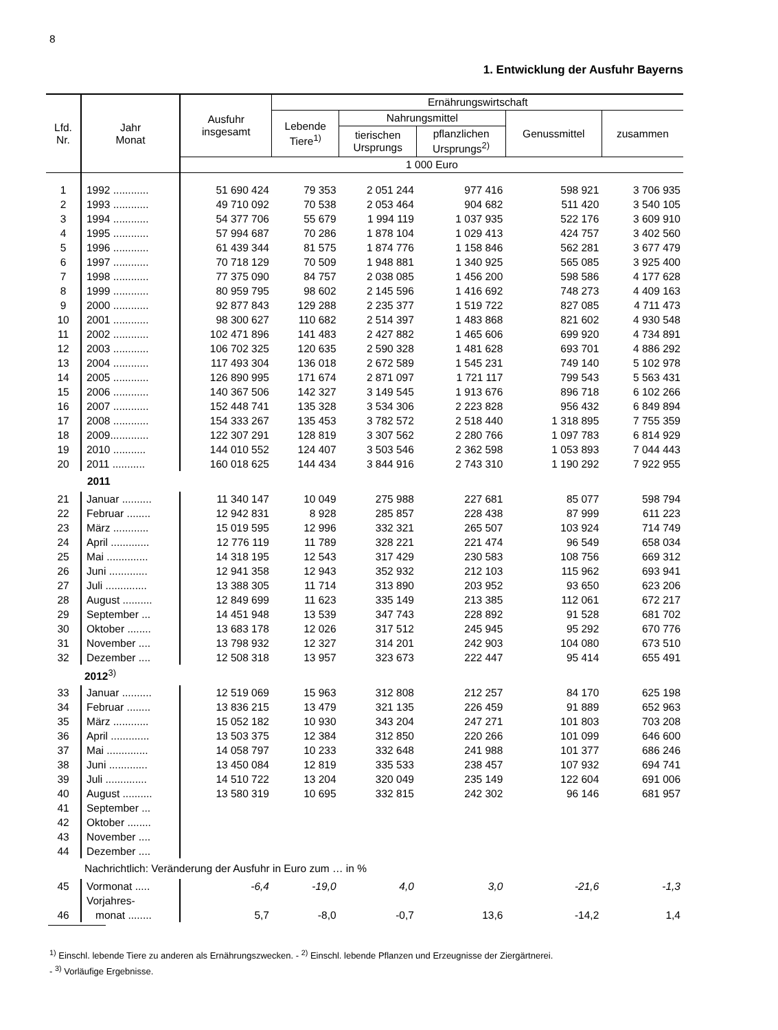8
1. Entwicklung der Ausfuhr Bayerns
| Lfd. Nr. | Jahr Monat | Ausfuhr insgesamt | Ernährungswirtschaft | | | | |
| --- | --- | --- | --- | --- | --- | --- | --- |
| | | | Lebende Tiere<sup>1)</sup> | Nahrungsmittel | | Genussmittel | zusammen |
| | | | | tierischen Ursprungs | pflanzlichen Ursprungs<sup>2)</sup> | | |
| | | 1 000 Euro | | | | | |
| 1 | 1992 ............ | 51 690 424 | 79 353 | 2 051 244 | 977 416 | 598 921 | 3 706 935 |
| 2 | 1993 ............ | 49 710 092 | 70 538 | 2 053 464 | 904 682 | 511 420 | 3 540 105 |
| 3 | 1994 ............ | 54 377 706 | 55 679 | 1 994 119 | 1 037 935 | 522 176 | 3 609 910 |
| 4 | 1995 ............ | 57 994 687 | 70 286 | 1 878 104 | 1 029 413 | 424 757 | 3 402 560 |
| 5 | 1996 ............ | 61 439 344 | 81 575 | 1 874 776 | 1 158 846 | 562 281 | 3 677 479 |
| 6 | 1997 ............ | 70 718 129 | 70 509 | 1 948 881 | 1 340 925 | 565 085 | 3 925 400 |
| 7 | 1998 ............ | 77 375 090 | 84 757 | 2 038 085 | 1 456 200 | 598 586 | 4 177 628 |
| 8 | 1999 ............ | 80 959 795 | 98 602 | 2 145 596 | 1 416 692 | 748 273 | 4 409 163 |
| 9 | 2000 ............ | 92 877 843 | 129 288 | 2 235 377 | 1 519 722 | 827 085 | 4 711 473 |
| 10 | 2001 ............ | 98 300 627 | 110 682 | 2 514 397 | 1 483 868 | 821 602 | 4 930 548 |
| 11 | 2002 ............ | 102 471 896 | 141 483 | 2 427 882 | 1 465 606 | 699 920 | 4 734 891 |
| 12 | 2003 ............ | 106 702 325 | 120 635 | 2 590 328 | 1 481 628 | 693 701 | 4 886 292 |
| 13 | 2004 ............ | 117 493 304 | 136 018 | 2 672 589 | 1 545 231 | 749 140 | 5 102 978 |
| 14 | 2005 ............ | 126 890 995 | 171 674 | 2 871 097 | 1 721 117 | 799 543 | 5 563 431 |
| 15 | 2006 ............ | 140 367 506 | 142 327 | 3 149 545 | 1 913 676 | 896 718 | 6 102 266 |
| 16 | 2007 ............ | 152 448 741 | 135 328 | 3 534 306 | 2 223 828 | 956 432 | 6 849 894 |
| 17 | 2008 ............ | 154 333 267 | 135 453 | 3 782 572 | 2 518 440 | 1 318 895 | 7 755 359 |
| 18 | 2009............. | 122 307 291 | 128 819 | 3 307 562 | 2 280 766 | 1 097 783 | 6 814 929 |
| 19 | 2010 ........... | 144 010 552 | 124 407 | 3 503 546 | 2 362 598 | 1 053 893 | 7 044 443 |
| 20 | 2011 ........... | 160 018 625 | 144 434 | 3 844 916 | 2 743 310 | 1 190 292 | 7 922 955 |
| | 2011 | | | | | | |
| 21 | Januar .......... | 11 340 147 | 10 049 | 275 988 | 227 681 | 85 077 | 598 794 |
| 22 | Februar ........ | 12 942 831 | 8 928 | 285 857 | 228 438 | 87 999 | 611 223 |
| 23 | März ............ | 15 019 595 | 12 996 | 332 321 | 265 507 | 103 924 | 714 749 |
| 24 | April ............. | 12 776 119 | 11 789 | 328 221 | 221 474 | 96 549 | 658 034 |
| 25 | Mai .............. | 14 318 195 | 12 543 | 317 429 | 230 583 | 108 756 | 669 312 |
| 26 | Juni ............. | 12 941 358 | 12 943 | 352 932 | 212 103 | 115 962 | 693 941 |
| 27 | Juli .............. | 13 388 305 | 11 714 | 313 890 | 203 952 | 93 650 | 623 206 |
| 28 | August .......... | 12 849 699 | 11 623 | 335 149 | 213 385 | 112 061 | 672 217 |
| 29 | September ... | 14 451 948 | 13 539 | 347 743 | 228 892 | 91 528 | 681 702 |
| 30 | Oktober ........ | 13 683 178 | 12 026 | 317 512 | 245 945 | 95 292 | 670 776 |
| 31 | November .... | 13 798 932 | 12 327 | 314 201 | 242 903 | 104 080 | 673 510 |
| 32 | Dezember .... | 12 508 318 | 13 957 | 323 673 | 222 447 | 95 414 | 655 491 |
| | 2012<sup>3)</sup> | | | | | | |
| 33 | Januar .......... | 12 519 069 | 15 963 | 312 808 | 212 257 | 84 170 | 625 198 |
| 34 | Februar ........ | 13 836 215 | 13 479 | 321 135 | 226 459 | 91 889 | 652 963 |
| 35 | März ............ | 15 052 182 | 10 930 | 343 204 | 247 271 | 101 803 | 703 208 |
| 36 | April ............. | 13 503 375 | 12 384 | 312 850 | 220 266 | 101 099 | 646 600 |
| 37 | Mai .............. | 14 058 797 | 10 233 | 332 648 | 241 988 | 101 377 | 686 246 |
| 38 | Juni ............. | 13 450 084 | 12 819 | 335 533 | 238 457 | 107 932 | 694 741 |
| 39 | Juli .............. | 14 510 722 | 13 204 | 320 049 | 235 149 | 122 604 | 691 006 |
| 40 | August .......... | 13 580 319 | 10 695 | 332 815 | 242 302 | 96 146 | 681 957 |
| 41 | September ... | | | | | | |
| 42 | Oktober ........ | | | | | | |
| 43 | November .... | | | | | | |
| 44 | Dezember .... | | | | | | |
| | Nachrichtlich: Veränderung der Ausfuhr in Euro zum … in % | | | | | | |
| 45 | Vormonat ..... | -6,4 | -19,0 | 4,0 | 3,0 | -21,6 | -1,3 |
| | Vorjahres- | | | | | | |
| 46 | monat ........ | 5,7 | -8,0 | -0,7 | 13,6 | -14,2 | 1,4 |
<sup>1)</sup> Einschl. lebende Tiere zu anderen als Ernährungszwecken. - <sup>2)</sup> Einschl. lebende Pflanzen und Erzeugnisse der Ziergärtnerei.
- <sup>3)</sup> Vorläufige Ergebnisse.